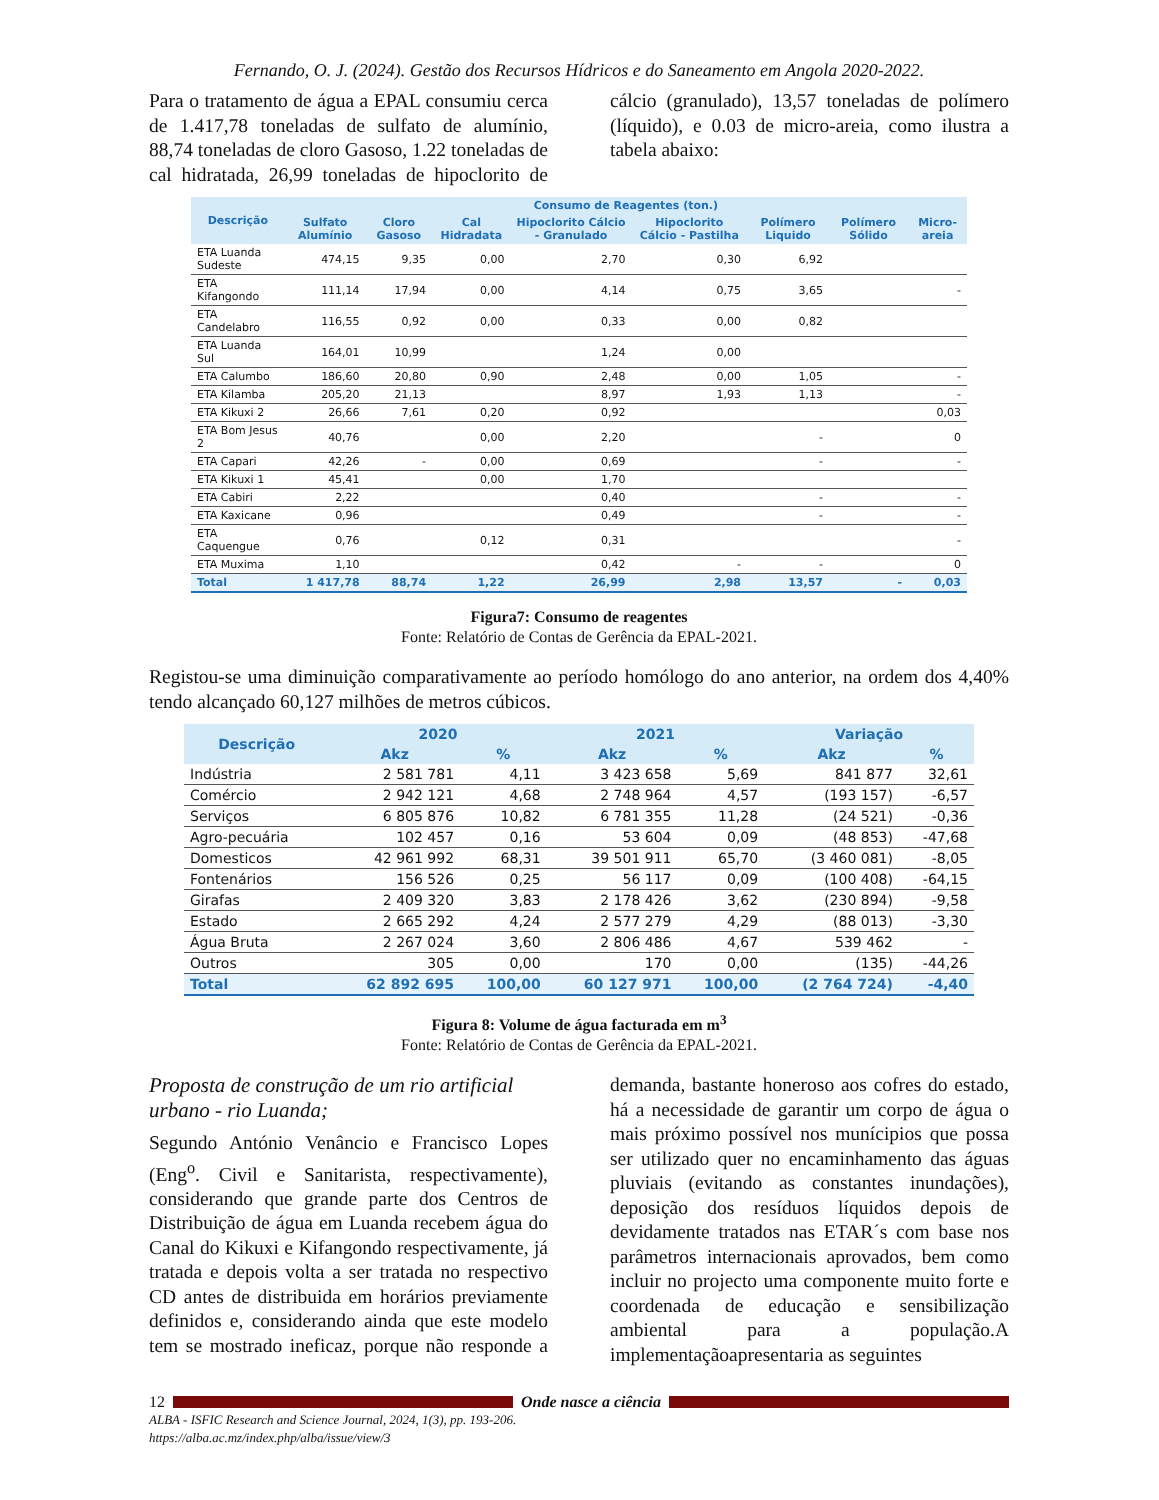Fernando, O. J. (2024). Gestão dos Recursos Hídricos e do Saneamento em Angola 2020-2022.
Para o tratamento de água a EPAL consumiu cerca de 1.417,78 toneladas de sulfato de alumínio, 88,74 toneladas de cloro Gasoso, 1.22 toneladas de cal hidratada, 26,99 toneladas de hipoclorito de cálcio (granulado), 13,57 toneladas de polímero (líquido), e 0.03 de micro-areia, como ilustra a tabela abaixo:
| Descrição | Consumo de Reagentes (ton.) | | | | | | | |
| --- | --- | --- | --- | --- | --- | --- | --- | --- |
| | Sulfato Alumínio | Cloro Gasoso | Cal Hidradata | Hipoclorito Cálcio - Granulado | Hipoclorito Cálcio - Pastilha | Polímero Liquido | Polímero Sólido | Micro-areia |
| ETA Luanda Sudeste | 474,15 | 9,35 | 0,00 | 2,70 | 0,30 | 6,92 | | |
| ETA Kifangondo | 111,14 | 17,94 | 0,00 | 4,14 | 0,75 | 3,65 | | - |
| ETA Candelabro | 116,55 | 0,92 | 0,00 | 0,33 | 0,00 | 0,82 | | |
| ETA Luanda Sul | 164,01 | 10,99 | | 1,24 | 0,00 | | | |
| ETA Calumbo | 186,60 | 20,80 | 0,90 | 2,48 | 0,00 | 1,05 | | - |
| ETA Kilamba | 205,20 | 21,13 | | 8,97 | 1,93 | 1,13 | | - |
| ETA Kikuxi 2 | 26,66 | 7,61 | 0,20 | 0,92 | | | | 0,03 |
| ETA Bom Jesus 2 | 40,76 | | 0,00 | 2,20 | | - | | 0 |
| ETA Capari | 42,26 | - | 0,00 | 0,69 | | - | | - |
| ETA Kikuxi 1 | 45,41 | | 0,00 | 1,70 | | | | |
| ETA Cabiri | 2,22 | | | 0,40 | | - | | - |
| ETA Kaxicane | 0,96 | | | 0,49 | | - | | - |
| ETA Caquengue | 0,76 | | 0,12 | 0,31 | | | | - |
| ETA Muxima | 1,10 | | | 0,42 | - | - | | 0 |
| Total | 1 417,78 | 88,74 | 1,22 | 26,99 | 2,98 | 13,57 | - | 0,03 |
Figura7: Consumo de reagentes
Fonte: Relatório de Contas de Gerência da EPAL-2021.
Registou-se uma diminuição comparativamente ao período homólogo do ano anterior, na ordem dos 4,40% tendo alcançado 60,127 milhões de metros cúbicos.
| Descrição | 2020 | | 2021 | | Variação | |
| --- | --- | --- | --- | --- | --- | --- |
| | Akz | % | Akz | % | Akz | % |
| Indústria | 2 581 781 | 4,11 | 3 423 658 | 5,69 | 841 877 | 32,61 |
| Comércio | 2 942 121 | 4,68 | 2 748 964 | 4,57 | (193 157) | -6,57 |
| Serviços | 6 805 876 | 10,82 | 6 781 355 | 11,28 | (24 521) | -0,36 |
| Agro-pecuária | 102 457 | 0,16 | 53 604 | 0,09 | (48 853) | -47,68 |
| Domesticos | 42 961 992 | 68,31 | 39 501 911 | 65,70 | (3 460 081) | -8,05 |
| Fontenários | 156 526 | 0,25 | 56 117 | 0,09 | (100 408) | -64,15 |
| Girafas | 2 409 320 | 3,83 | 2 178 426 | 3,62 | (230 894) | -9,58 |
| Estado | 2 665 292 | 4,24 | 2 577 279 | 4,29 | (88 013) | -3,30 |
| Água Bruta | 2 267 024 | 3,60 | 2 806 486 | 4,67 | 539 462 | - |
| Outros | 305 | 0,00 | 170 | 0,00 | (135) | -44,26 |
| Total | 62 892 695 | 100,00 | 60 127 971 | 100,00 | (2 764 724) | -4,40 |
Figura 8: Volume de água facturada em m<sup>3</sup>
Fonte: Relatório de Contas de Gerência da EPAL-2021.
Proposta de construção de um rio artificial urbano - rio Luanda;
Segundo António Venâncio e Francisco Lopes (Eng<sup>o</sup>. Civil e Sanitarista, respectivamente), considerando que grande parte dos Centros de Distribuição de água em Luanda recebem água do Canal do Kikuxi e Kifangondo respectivamente, já tratada e depois volta a ser tratada no respectivo CD antes de distribuida em horários previamente definidos e, considerando ainda que este modelo tem se mostrado ineficaz, porque não responde a demanda, bastante honeroso aos cofres do estado, há a necessidade de garantir um corpo de água o mais próximo possível nos munícipios que possa ser utilizado quer no encaminhamento das águas pluviais (evitando as constantes inundações), deposição dos resíduos líquidos depois de devidamente tratados nas ETAR´s com base nos parâmetros internacionais aprovados, bem como incluir no projecto uma componente muito forte e coordenada de educação e sensibilização ambiental para a população.A implementaçãoapresentaria as seguintes
12 Onde nasce a ciência
ALBA - ISFIC Research and Science Journal, 2024, 1(3), pp. 193-206.
https://alba.ac.mz/index.php/alba/issue/view/3